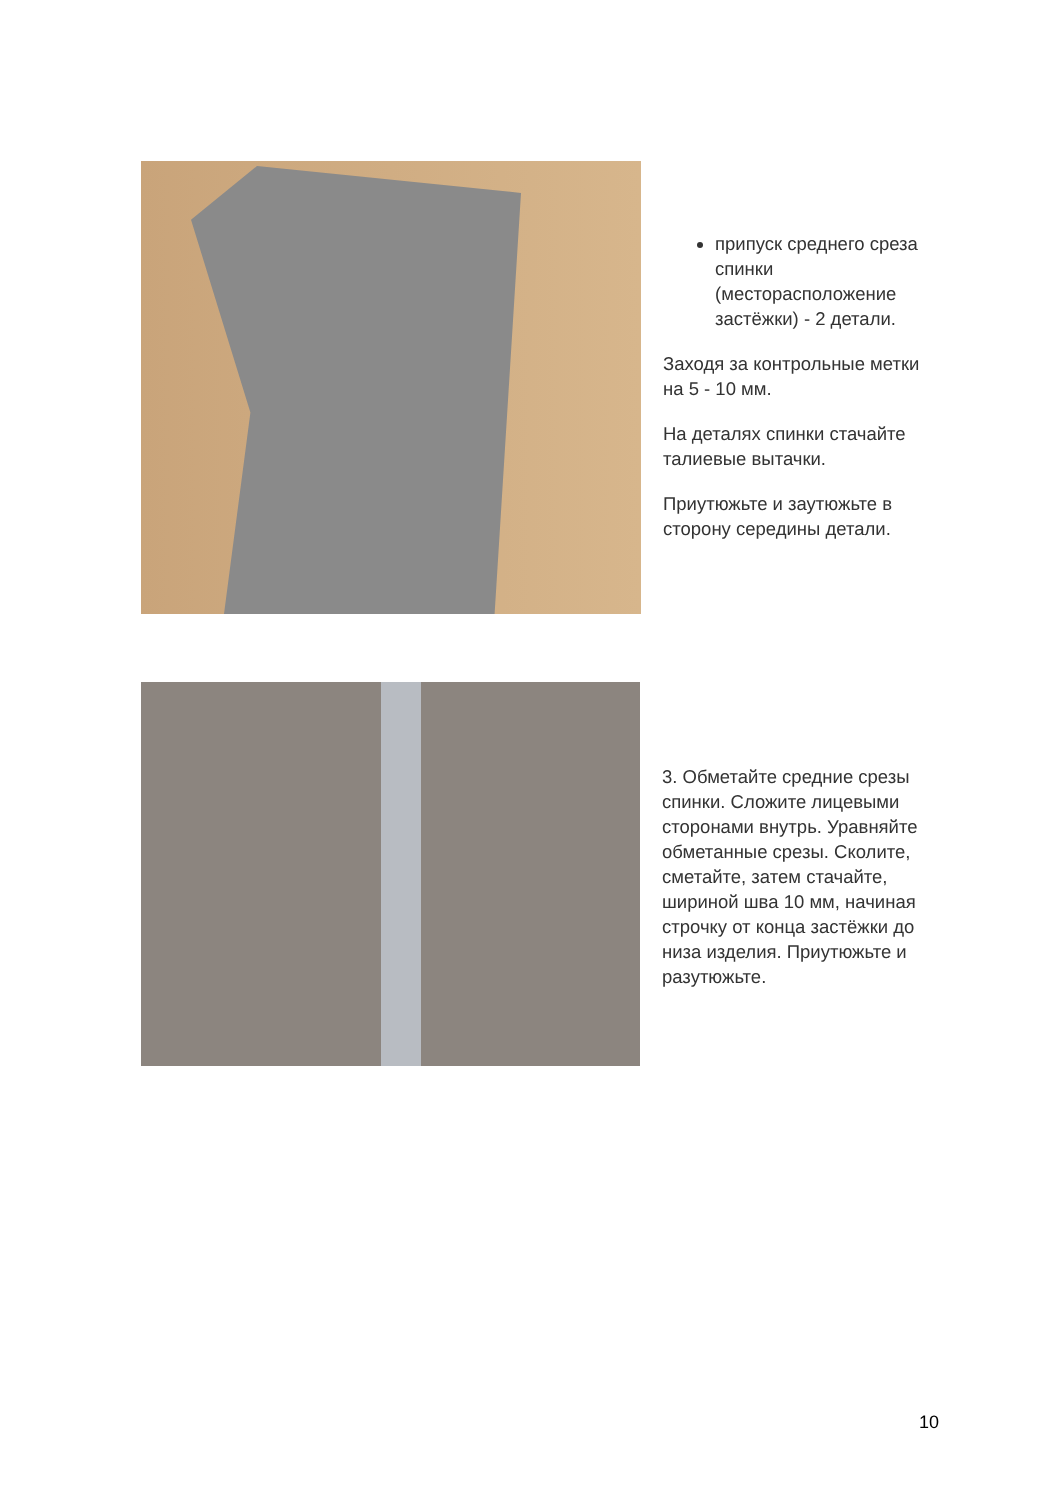припуск среднего среза спинки (месторасположение застёжки) - 2 детали.
Заходя за контрольные метки на 5 - 10 мм.
На деталях спинки стачайте талиевые вытачки.
Приутюжьте и заутюжьте в сторону середины детали.
3. Обметайте средние срезы спинки. Сложите лицевыми сторонами внутрь. Уравняйте обметанные срезы. Сколите, сметайте, затем стачайте, шириной шва 10 мм, начиная строчку от конца застёжки до низа изделия. Приутюжьте и разутюжьте.
10